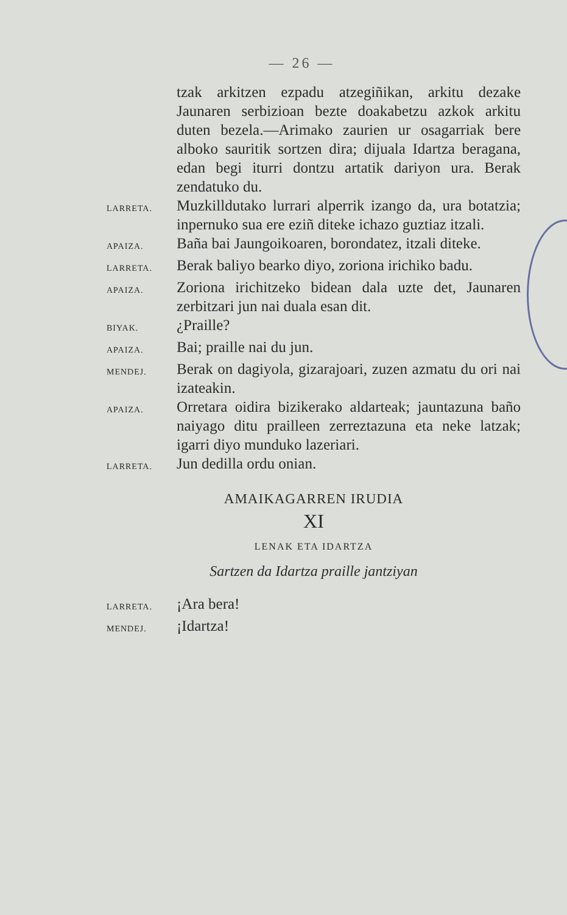— 26 —
tzak arkitzen ezpadu atzegiñikan, arkitu dezake Jaunaren serbizioan bezte doakabetzu azkok arkitu duten bezela.—Arimako zaurien ur osagarriak bere alboko sauritik sortzen dira; dijuala Idartza beragana, edan begi iturri dontzu artatik dariyon ura. Berak zendatuko du.
LARRETA.
Muzkilldutako lurrari alperrik izango da, ura botatzia; inpernuko sua ere eziñ diteke ichazo guztiaz itzali.
APAIZA.
Baña bai Jaungoikoaren, borondatez, itzali diteke.
LARRETA.
Berak baliyo bearko diyo, zoriona irichiko badu.
APAIZA.
Zoriona irichitzeko bidean dala uzte det, Jaunaren zerbitzari jun nai duala esan dit.
BIYAK.
¿Praille?
APAIZA.
Bai; praille nai du jun.
MENDEJ.
Berak on dagiyola, gizarajoari, zuzen azmatu du ori nai izateakin.
APAIZA.
Orretara oidira bizikerako aldarteak; jauntazuna baño naiyago ditu prailleen zerreztazuna eta neke latzak; igarri diyo munduko lazeriari.
LARRETA.
Jun dedilla ordu onian.
AMAIKAGARREN IRUDIA
XI
LENAK ETA IDARTZA
Sartzen da Idartza praille jantziyan
LARRETA.
¡Ara bera!
MENDEJ.
¡Idartza!